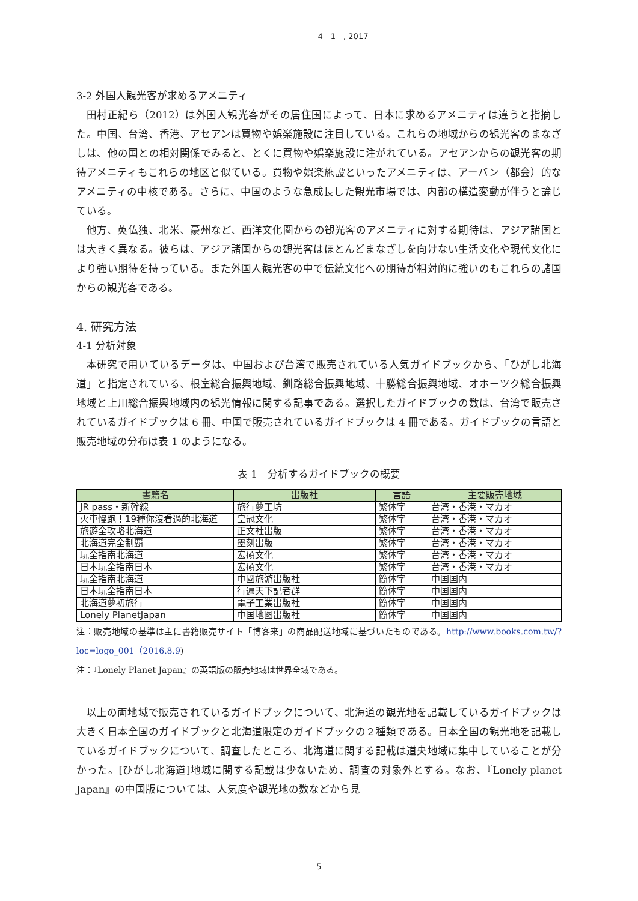4　1　, 2017
3-2 外国人観光客が求めるアメニティ
田村正紀ら（2012）は外国人観光客がその居住国によって、日本に求めるアメニティは違うと指摘した。中国、台湾、香港、アセアンは買物や娯楽施設に注目している。これらの地域からの観光客のまなざしは、他の国との相対関係でみると、とくに買物や娯楽施設に注がれている。アセアンからの観光客の期待アメニティもこれらの地区と似ている。買物や娯楽施設といったアメニティは、アーバン（都会）的なアメニティの中核である。さらに、中国のような急成長した観光市場では、内部の構造変動が伴うと論じている。
他方、英仏独、北米、豪州など、西洋文化圏からの観光客のアメニティに対する期待は、アジア諸国とは大きく異なる。彼らは、アジア諸国からの観光客はほとんどまなざしを向けない生活文化や現代文化により強い期待を持っている。また外国人観光客の中で伝統文化への期待が相対的に強いのもこれらの諸国からの観光客である。
4. 研究方法
4-1 分析対象
本研究で用いているデータは、中国および台湾で販売されている人気ガイドブックから、「ひがし北海道」と指定されている、根室総合振興地域、釧路総合振興地域、十勝総合振興地域、オホーツク総合振興地域と上川総合振興地域内の観光情報に関する記事である。選択したガイドブックの数は、台湾で販売されているガイドブックは 6 冊、中国で販売されているガイドブックは 4 冊である。ガイドブックの言語と販売地域の分布は表 1 のようになる。
表 1　分析するガイドブックの概要
| 書籍名 | 出版社 | 言語 | 主要販売地域 |
| --- | --- | --- | --- |
| JR pass・新幹線 | 旅行夢工坊 | 繁体字 | 台湾・香港・マカオ |
| 火車慢跑！19種你沒看過的北海道 | 皇冠文化 | 繁体字 | 台湾・香港・マカオ |
| 旅遊全攻略北海道 | 正文社出版 | 繁体字 | 台湾・香港・マカオ |
| 北海道完全制覇 | 墨刻出版 | 繁体字 | 台湾・香港・マカオ |
| 玩全指南北海道 | 宏碩文化 | 繁体字 | 台湾・香港・マカオ |
| 日本玩全指南日本 | 宏碩文化 | 繁体字 | 台湾・香港・マカオ |
| 玩全指南北海道 | 中國旅游出版社 | 簡体字 | 中国国内 |
| 日本玩全指南日本 | 行遍天下記者群 | 簡体字 | 中国国内 |
| 北海道夢初旅行 | 電子工業出版社 | 簡体字 | 中国国内 |
| Lonely PlanetJapan | 中国地图出版社 | 簡体字 | 中国国内 |
注：販売地域の基準は主に書籍販売サイト「博客来」の商品配送地域に基づいたものである。http://www.books.com.tw/?loc=logo_001（2016.8.9)
注：『Lonely Planet Japan』の英語版の販売地域は世界全域である。
以上の両地域で販売されているガイドブックについて、北海道の観光地を記載しているガイドブックは大きく日本全国のガイドブックと北海道限定のガイドブックの２種類である。日本全国の観光地を記載しているガイドブックについて、調査したところ、北海道に関する記載は道央地域に集中していることが分かった。[ひがし北海道]地域に関する記載は少ないため、調査の対象外とする。なお、『Lonely planet Japan』の中国版については、人気度や観光地の数などから見
5